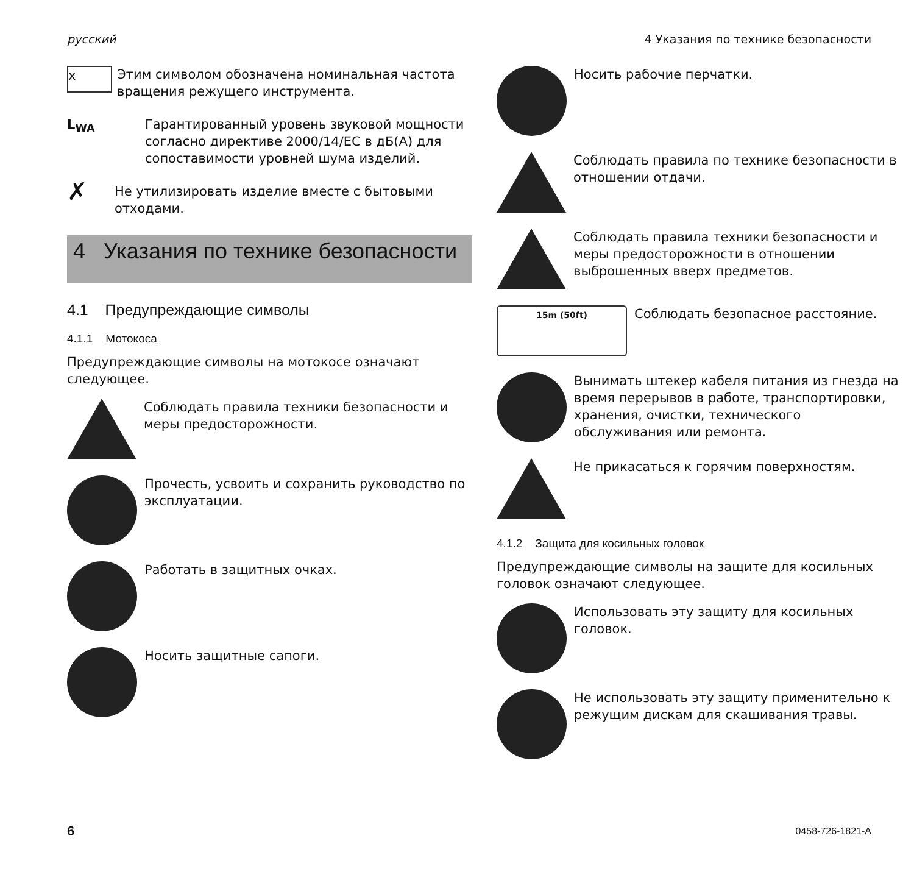русский 4 Указания по технике безопасности
x
Этим символом обозначена номинальная частота вращения режущего инструмента.
L<sub>WA</sub>
Гарантированный уровень звуковой мощности согласно директиве 2000/14/EC в дБ(A) для сопоставимости уровней шума изделий.
✗
Не утилизировать изделие вместе с бытовыми отходами.
4 Указания по технике безопасности
4.1 Предупреждающие символы
4.1.1 Мотокоса
Предупреждающие символы на мотокосе означают следующее.
Соблюдать правила техники безопасности и меры предосторожности.
Прочесть, усвоить и сохранить руководство по эксплуатации.
Работать в защитных очках.
Носить защитные сапоги.
Носить рабочие перчатки.
Соблюдать правила по технике безопасности в отношении отдачи.
Соблюдать правила техники безопасности и меры предосторожности в отношении выброшенных вверх предметов.
15m (50ft)
Соблюдать безопасное расстояние.
Вынимать штекер кабеля питания из гнезда на время перерывов в работе, транспортировки, хранения, очистки, технического обслуживания или ремонта.
Не прикасаться к горячим поверхностям.
4.1.2 Защита для косильных головок
Предупреждающие символы на защите для косильных головок означают следующее.
Использовать эту защиту для косильных головок.
Не использовать эту защиту применительно к режущим дискам для скашивания травы.
6 0458-726-1821-A